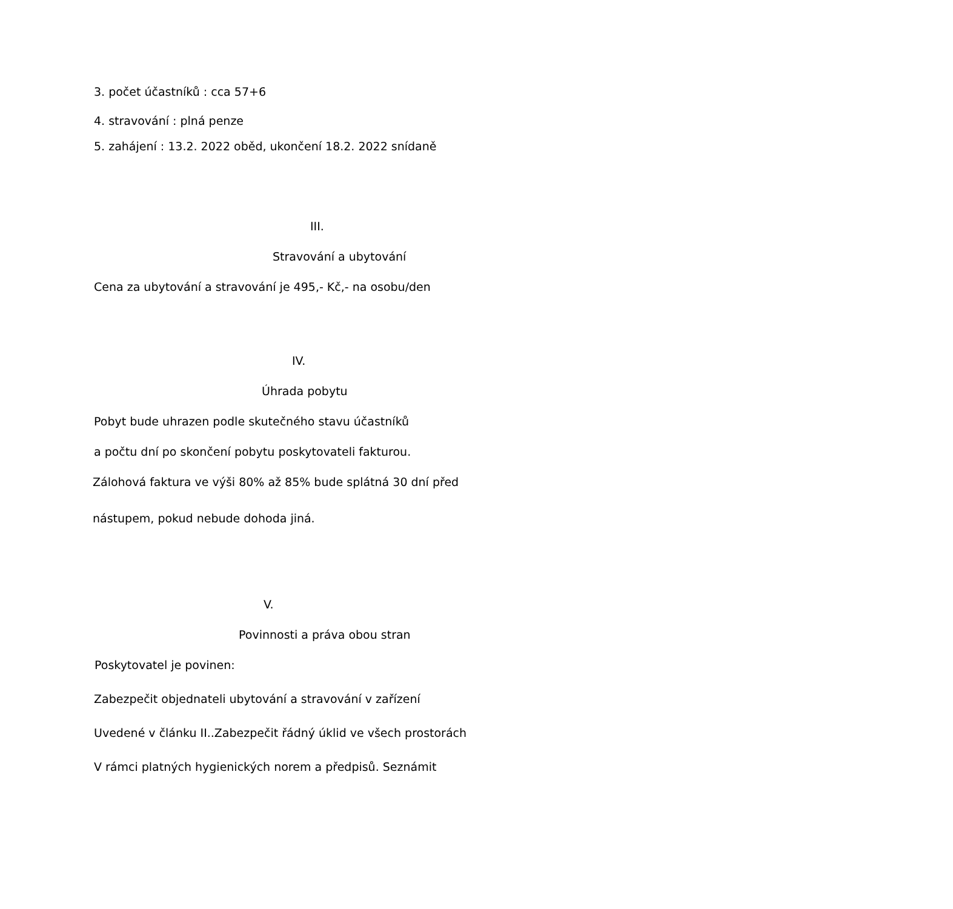3. počet účastníků : cca 57+6
4. stravování : plná penze
5. zahájení : 13.2. 2022 oběd, ukončení 18.2. 2022 snídaně
III.
Stravování a ubytování
Cena za ubytování a stravování je 495,- Kč,- na osobu/den
IV.
Úhrada pobytu
Pobyt bude uhrazen podle skutečného stavu účastníků
a počtu dní po skončení pobytu poskytovateli fakturou.
Zálohová faktura ve výši 80% až 85% bude splátná 30 dní před
nástupem, pokud nebude dohoda jiná.
V.
Povinnosti a práva obou stran
Poskytovatel je povinen:
Zabezpečit objednateli ubytování a stravování v zařízení
Uvedené v článku II..Zabezpečit řádný úklid ve všech prostorách
V rámci platných hygienických norem a předpisů. Seznámit